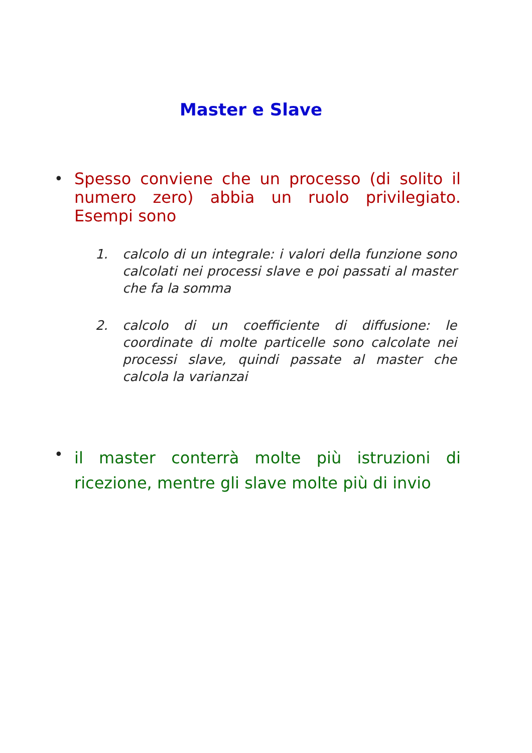Master e Slave
•
Spesso conviene che un processo (di solito il numero zero) abbia un ruolo privilegiato. Esempi sono
1. calcolo di un integrale: i valori della funzione sono calcolati nei processi slave e poi passati al master che fa la somma
2. calcolo di un coefficiente di diffusione: le coordinate di molte particelle sono calcolate nei processi slave, quindi passate al master che calcola la varianzai
•
il master conterrà molte più istruzioni di ricezione, mentre gli slave molte più di invio